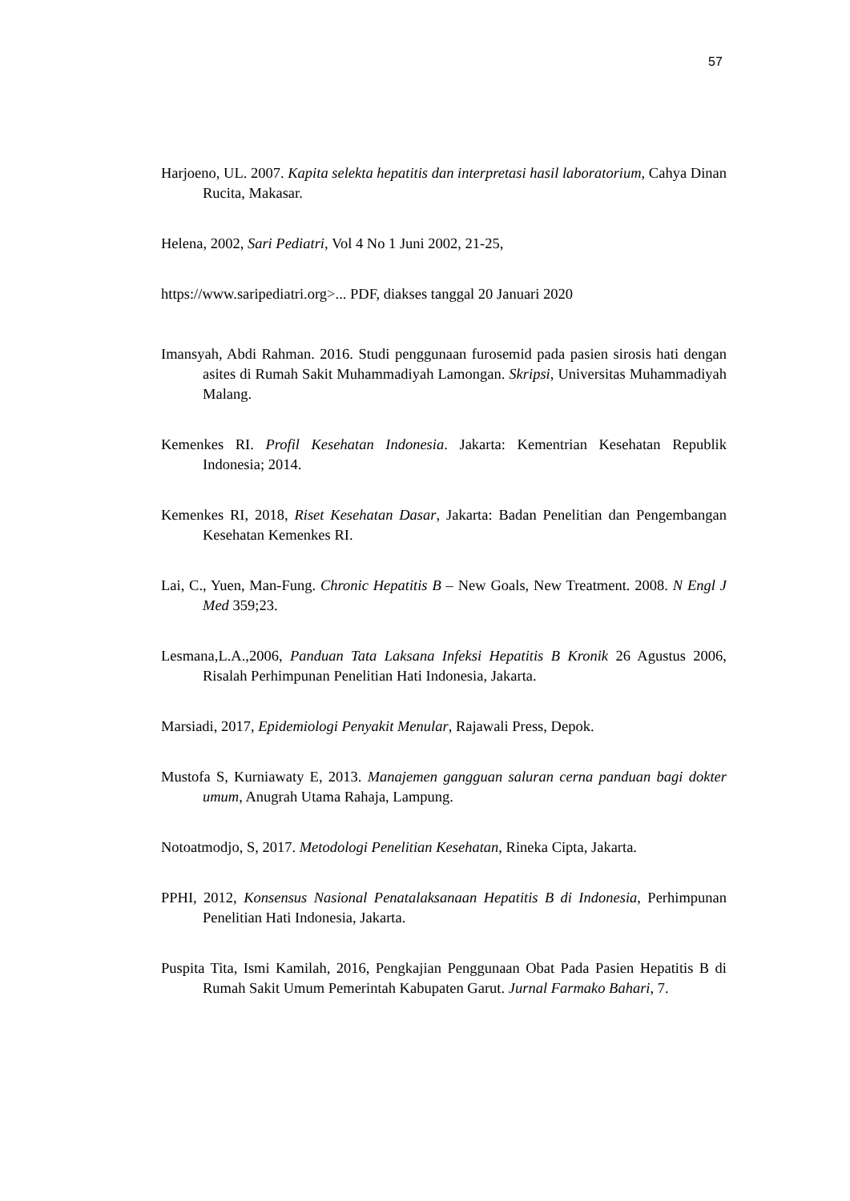57
Harjoeno, UL. 2007. Kapita selekta hepatitis dan interpretasi hasil laboratorium, Cahya Dinan Rucita, Makasar.
Helena, 2002, Sari Pediatri, Vol 4 No 1 Juni 2002, 21-25,
https://www.saripediatri.org>... PDF, diakses tanggal 20 Januari 2020
Imansyah, Abdi Rahman. 2016. Studi penggunaan furosemid pada pasien sirosis hati dengan asites di Rumah Sakit Muhammadiyah Lamongan. Skripsi, Universitas Muhammadiyah Malang.
Kemenkes RI. Profil Kesehatan Indonesia. Jakarta: Kementrian Kesehatan Republik Indonesia; 2014.
Kemenkes RI, 2018, Riset Kesehatan Dasar, Jakarta: Badan Penelitian dan Pengembangan Kesehatan Kemenkes RI.
Lai, C., Yuen, Man-Fung. Chronic Hepatitis B – New Goals, New Treatment. 2008. N Engl J Med 359;23.
Lesmana,L.A.,2006, Panduan Tata Laksana Infeksi Hepatitis B Kronik 26 Agustus 2006, Risalah Perhimpunan Penelitian Hati Indonesia, Jakarta.
Marsiadi, 2017, Epidemiologi Penyakit Menular, Rajawali Press, Depok.
Mustofa S, Kurniawaty E, 2013. Manajemen gangguan saluran cerna panduan bagi dokter umum, Anugrah Utama Rahaja, Lampung.
Notoatmodjo, S, 2017. Metodologi Penelitian Kesehatan, Rineka Cipta, Jakarta.
PPHI, 2012, Konsensus Nasional Penatalaksanaan Hepatitis B di Indonesia, Perhimpunan Penelitian Hati Indonesia, Jakarta.
Puspita Tita, Ismi Kamilah, 2016, Pengkajian Penggunaan Obat Pada Pasien Hepatitis B di Rumah Sakit Umum Pemerintah Kabupaten Garut. Jurnal Farmako Bahari, 7.